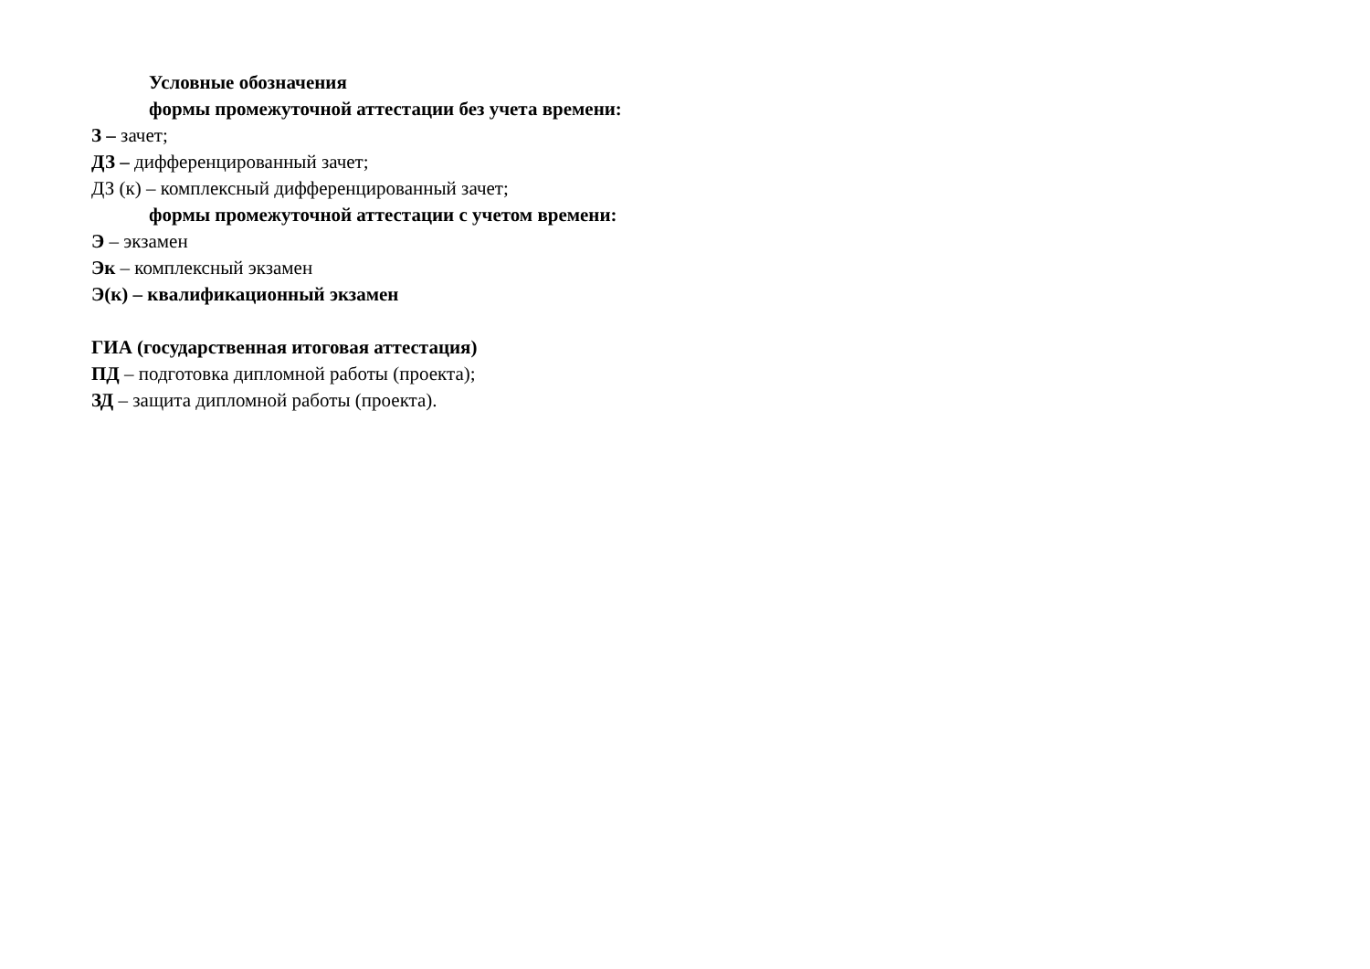Условные обозначения
формы промежуточной аттестации без учета времени:
З – зачет;
ДЗ – дифференцированный зачет;
ДЗ (к) – комплексный дифференцированный зачет;
формы промежуточной аттестации с учетом времени:
Э – экзамен
Эк – комплексный экзамен
Э(к) – квалификационный экзамен
ГИА (государственная итоговая аттестация)
ПД – подготовка дипломной работы (проекта);
ЗД – защита дипломной работы (проекта).